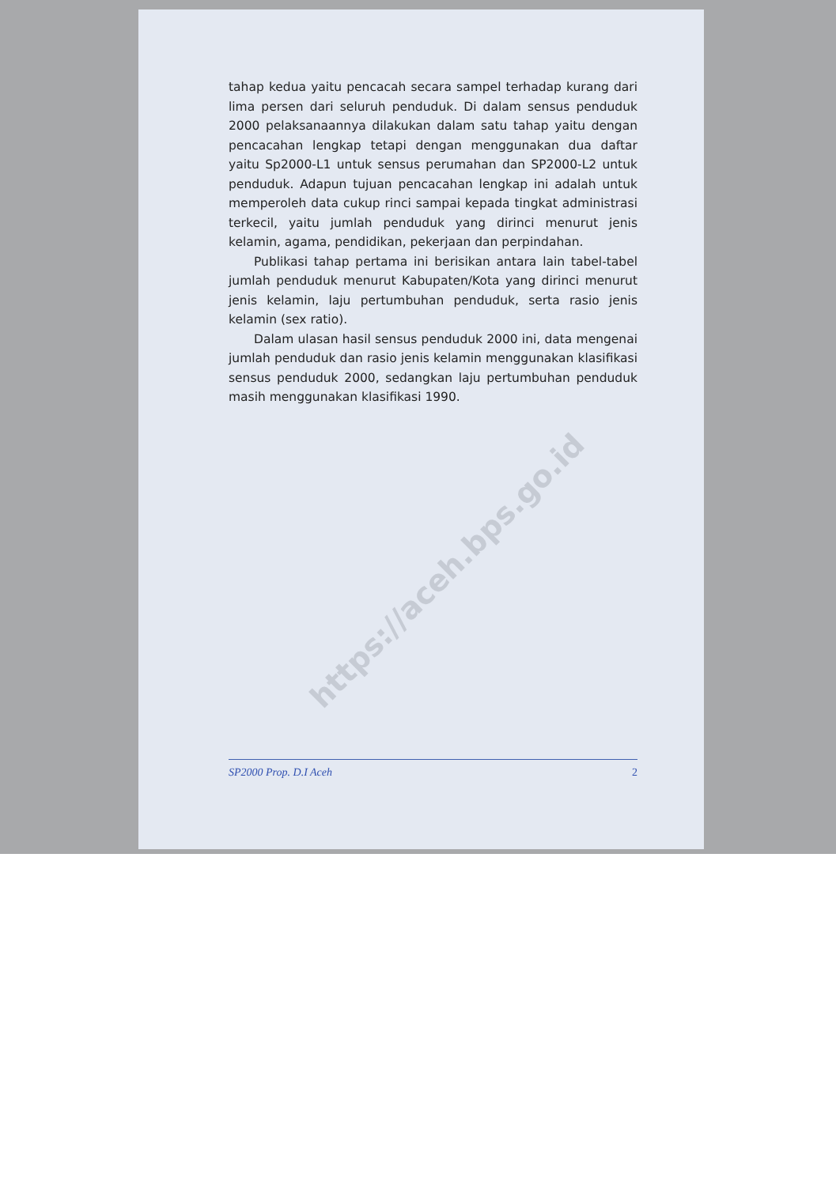https://aceh.bps.go.id
tahap kedua yaitu pencacah secara sampel terhadap kurang dari lima persen dari seluruh penduduk. Di dalam sensus penduduk 2000 pelaksanaannya dilakukan dalam satu tahap yaitu dengan pencacahan lengkap tetapi dengan menggunakan dua daftar yaitu Sp2000-L1 untuk sensus perumahan dan SP2000-L2 untuk penduduk. Adapun tujuan pencacahan lengkap ini adalah untuk memperoleh data cukup rinci sampai kepada tingkat administrasi terkecil, yaitu jumlah penduduk yang dirinci menurut jenis kelamin, agama, pendidikan, pekerjaan dan perpindahan.
Publikasi tahap pertama ini berisikan antara lain tabel-tabel jumlah penduduk menurut Kabupaten/Kota yang dirinci menurut jenis kelamin, laju pertumbuhan penduduk, serta rasio jenis kelamin (sex ratio).
Dalam ulasan hasil sensus penduduk 2000 ini, data mengenai jumlah penduduk dan rasio jenis kelamin menggunakan klasifikasi sensus penduduk 2000, sedangkan laju pertumbuhan penduduk masih menggunakan klasifikasi 1990.
SP2000 Prop. D.I Aceh 2